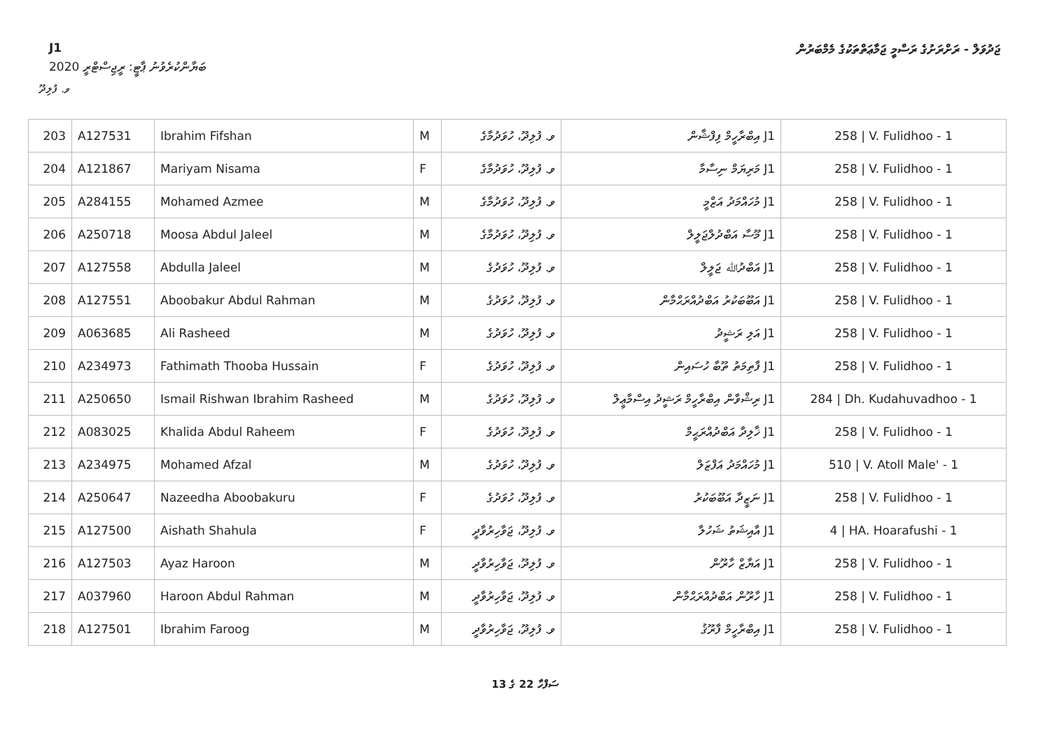J1 ޖަދުވަލް - ރަށްރަށުގެ ރަސްމީ ޖަމާޢަތްތަކުގެ މެމްބަރުން
ބަޔާންކުރެވުނު ޕާޓީ: ރީޖިސްޓްރީ 2020
ވ. ފުލިދޫ
| 203 | A127531 | Ibrahim Fifshan | M | ވ. ފުލިދޫ، ހުވަދުމާގެ | J1 އިބްރާހީމް ފިފްޝާން | 258 / V. Fulidhoo - 1 |
| 204 | A121867 | Mariyam Nisama | F | ވ. ފުލިދޫ، ހުވަދުމާގެ | J1 މަރިޔަމް ނިސާމާ | 258 / V. Fulidhoo - 1 |
| 205 | A284155 | Mohamed Azmee | M | ވ. ފުލިދޫ، ހުވަދުމާގެ | J1 މުހައްމަދު އަޒްމީ | 258 / V. Fulidhoo - 1 |
| 206 | A250718 | Moosa Abdul Jaleel | M | ވ. ފުލިދޫ، ހުވަދުމާގެ | J1 މޫސާ އަބްދުލްޖަލީލް | 258 / V. Fulidhoo - 1 |
| 207 | A127558 | Abdulla Jaleel | M | ވ. ފުލިދޫ، ހުވަދުގެ | J1 އަބްދުﷲ ޖަލީލް | 258 / V. Fulidhoo - 1 |
| 208 | A127551 | Aboobakur Abdul Rahman | M | ވ. ފުލިދޫ، ހުވަދުގެ | J1 އަބޫބަކުރު އަބްދުއްރަޙްމާން | 258 / V. Fulidhoo - 1 |
| 209 | A063685 | Ali Rasheed | M | ވ. ފުލިދޫ، ހުވަދުގެ | J1 އަލި ރަޝީދު | 258 / V. Fulidhoo - 1 |
| 210 | A234973 | Fathimath Thooba Hussain | F | ވ. ފުލިދޫ، ހުވަދުގެ | J1 ފާތިމަތު ތޫބާ ހުސައިން | 258 / V. Fulidhoo - 1 |
| 211 | A250650 | Ismail Rishwan Ibrahim Rasheed | M | ވ. ފުލިދޫ، ހުވަދުގެ | J1 ރިޝްވާން އިބްރާހީމް ރަޝީދު އިސްމާޢީލް | 284 / Dh. Kudahuvadhoo - 1 |
| 212 | A083025 | Khalida Abdul Raheem | F | ވ. ފުލިދޫ، ހުވަދުގެ | J1 ޚާލިދާ އަބްދުއްރަޙީމް | 258 / V. Fulidhoo - 1 |
| 213 | A234975 | Mohamed Afzal | M | ވ. ފުލިދޫ، ހުވަދުގެ | J1 މުހައްމަދު އަފްޒަލް | 510 / V. Atoll Male' - 1 |
| 214 | A250647 | Nazeedha Aboobakuru | F | ވ. ފުލިދޫ، ހުވަދުގެ | J1 ނަޒީދާ އަބޫބަކުރު | 258 / V. Fulidhoo - 1 |
| 215 | A127500 | Aishath Shahula | F | ވ. ފުލިދޫ، ޖަވާހިރުވާދީ | J1 އާއިޝަތު ޝަހުލާ | 4 / HA. Hoarafushi - 1 |
| 216 | A127503 | Ayaz Haroon | M | ވ. ފުލިދޫ، ޖަވާހިރުވާދީ | J1 އަޔާޒް ހާރޫން | 258 / V. Fulidhoo - 1 |
| 217 | A037960 | Haroon Abdul Rahman | M | ވ. ފުލިދޫ، ޖަވާހިރުވާދީ | J1 ހާރޫން އަބްދުއްރަޙްމާން | 258 / V. Fulidhoo - 1 |
| 218 | A127501 | Ibrahim Faroog | M | ވ. ފުލިދޫ، ޖަވާހިރުވާދީ | J1 އިބްރާހީމް ފާރޫޤު | 258 / V. Fulidhoo - 1 |
ސަފްހާ 22 ގެ 13